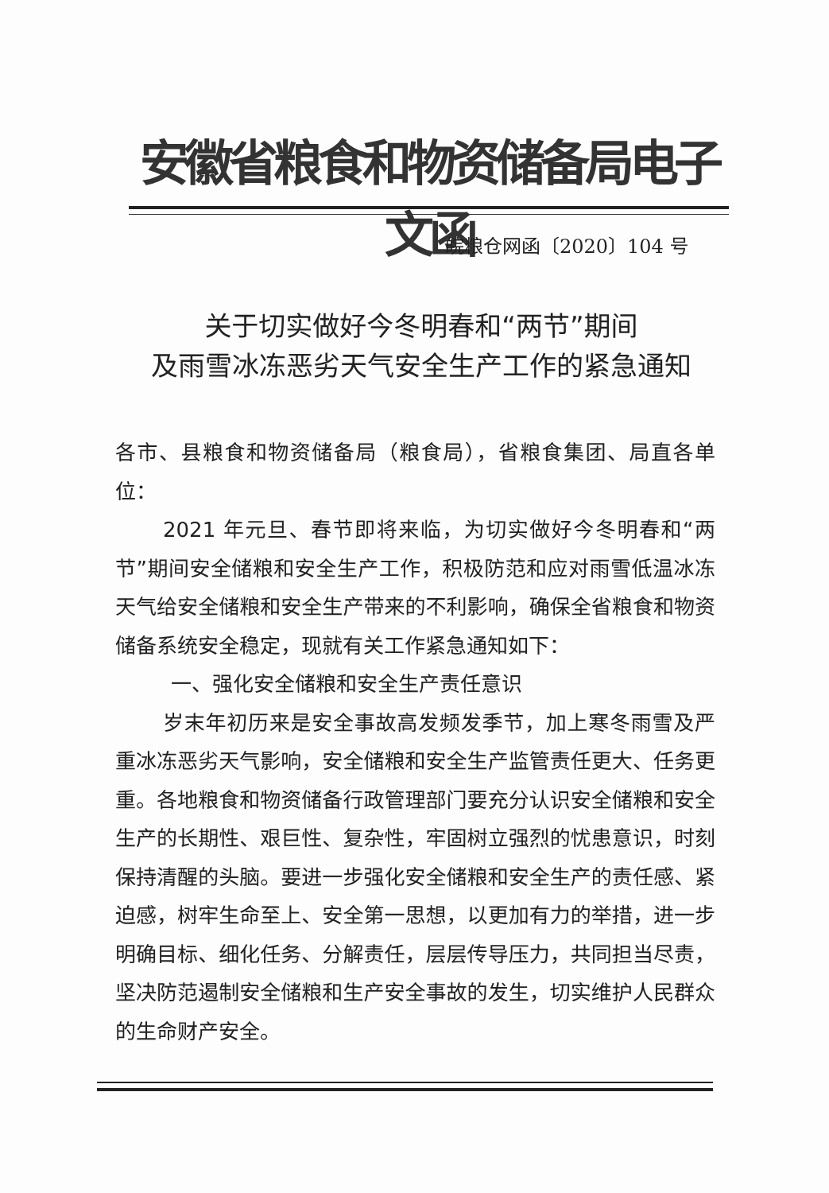安徽省粮食和物资储备局电子文函
皖粮仓网函〔2020〕104 号
关于切实做好今冬明春和“两节”期间
及雨雪冰冻恶劣天气安全生产工作的紧急通知
各市、县粮食和物资储备局（粮食局），省粮食集团、局直各单位：
2021 年元旦、春节即将来临，为切实做好今冬明春和“两节”期间安全储粮和安全生产工作，积极防范和应对雨雪低温冰冻天气给安全储粮和安全生产带来的不利影响，确保全省粮食和物资储备系统安全稳定，现就有关工作紧急通知如下：
一、强化安全储粮和安全生产责任意识
岁末年初历来是安全事故高发频发季节，加上寒冬雨雪及严重冰冻恶劣天气影响，安全储粮和安全生产监管责任更大、任务更重。各地粮食和物资储备行政管理部门要充分认识安全储粮和安全生产的长期性、艰巨性、复杂性，牢固树立强烈的忧患意识，时刻保持清醒的头脑。要进一步强化安全储粮和安全生产的责任感、紧迫感，树牢生命至上、安全第一思想，以更加有力的举措，进一步明确目标、细化任务、分解责任，层层传导压力，共同担当尽责，坚决防范遏制安全储粮和生产安全事故的发生，切实维护人民群众的生命财产安全。